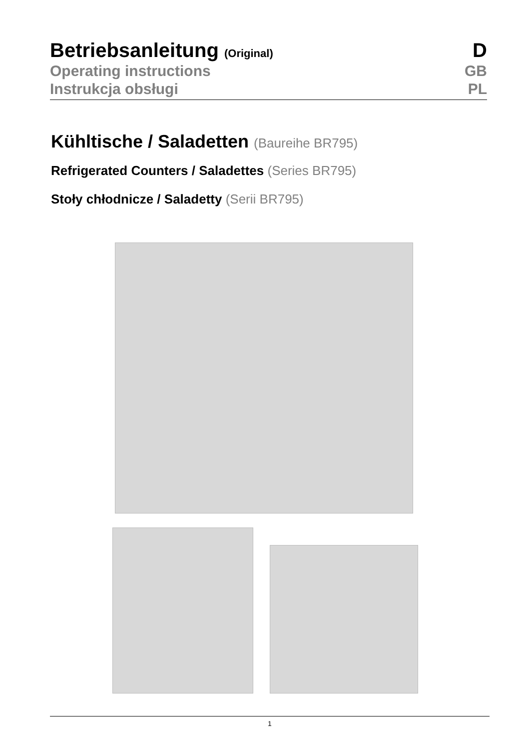Betriebsanleitung (Original) D
Operating instructions GB
Instrukcja obsługi PL
Kühltische / Saladetten (Baureihe BR795)
Refrigerated Counters / Saladettes (Series BR795)
Stoły chłodnicze / Saladetty (Serii BR795)
1